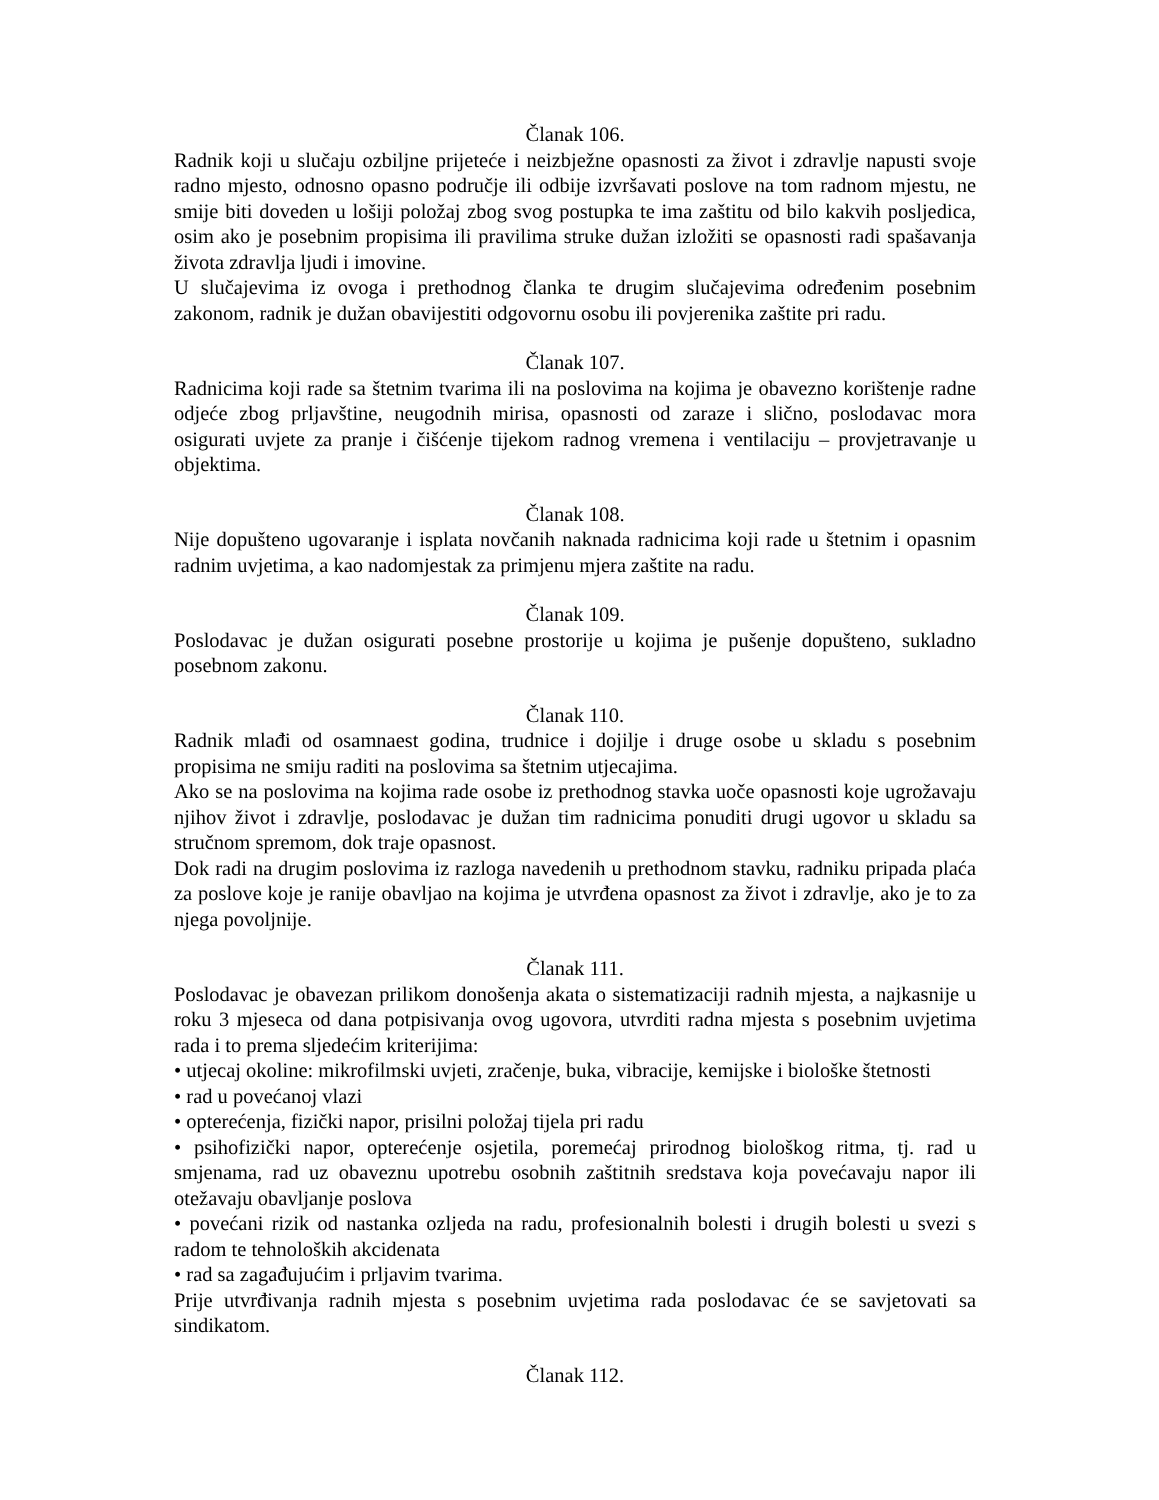Članak 106.
Radnik koji u slučaju ozbiljne prijeteće i neizbježne opasnosti za život i zdravlje napusti svoje radno mjesto, odnosno opasno područje ili odbije izvršavati poslove na tom radnom mjestu, ne smije biti doveden u lošiji položaj zbog svog postupka te ima zaštitu od bilo kakvih posljedica, osim ako je posebnim propisima ili pravilima struke dužan izložiti se opasnosti radi spašavanja života zdravlja ljudi i imovine.
U slučajevima iz ovoga i prethodnog članka te drugim slučajevima određenim posebnim zakonom, radnik je dužan obavijestiti odgovornu osobu ili povjerenika zaštite pri radu.
Članak 107.
Radnicima koji rade sa štetnim tvarima ili na poslovima na kojima je obavezno korištenje radne odjeće zbog prljavštine, neugodnih mirisa, opasnosti od zaraze i slično, poslodavac mora osigurati uvjete za pranje i čišćenje tijekom radnog vremena i ventilaciju – provjetravanje u objektima.
Članak 108.
Nije dopušteno ugovaranje i isplata novčanih naknada radnicima koji rade u štetnim i opasnim radnim uvjetima, a kao nadomjestak za primjenu mjera zaštite na radu.
Članak 109.
Poslodavac je dužan osigurati posebne prostorije u kojima je pušenje dopušteno, sukladno posebnom zakonu.
Članak 110.
Radnik mlađi od osamnaest godina, trudnice i dojilje i druge osobe u skladu s posebnim propisima ne smiju raditi na poslovima sa štetnim utjecajima.
Ako se na poslovima na kojima rade osobe iz prethodnog stavka uoče opasnosti koje ugrožavaju njihov život i zdravlje, poslodavac je dužan tim radnicima ponuditi drugi ugovor u skladu sa stručnom spremom, dok traje opasnost.
Dok radi na drugim poslovima iz razloga navedenih u prethodnom stavku, radniku pripada plaća za poslove koje je ranije obavljao na kojima je utvrđena opasnost za život i zdravlje, ako je to za njega povoljnije.
Članak 111.
Poslodavac je obavezan prilikom donošenja akata o sistematizaciji radnih mjesta, a najkasnije u roku 3 mjeseca od dana potpisivanja ovog ugovora, utvrditi radna mjesta s posebnim uvjetima rada i to prema sljedećim kriterijima:
• utjecaj okoline: mikrofilmski uvjeti, zračenje, buka, vibracije, kemijske i biološke štetnosti
• rad u povećanoj vlazi
• opterećenja, fizički napor, prisilni položaj tijela pri radu
• psihofizički napor, opterećenje osjetila, poremećaj prirodnog biološkog ritma, tj. rad u smjenama, rad uz obaveznu upotrebu osobnih zaštitnih sredstava koja povećavaju napor ili otežavaju obavljanje poslova
• povećani rizik od nastanka ozljeda na radu, profesionalnih bolesti i drugih bolesti u svezi s radom te tehnoloških akcidenata
• rad sa zagađujućim i prljavim tvarima.
Prije utvrđivanja radnih mjesta s posebnim uvjetima rada poslodavac će se savjetovati sa sindikatom.
Članak 112.